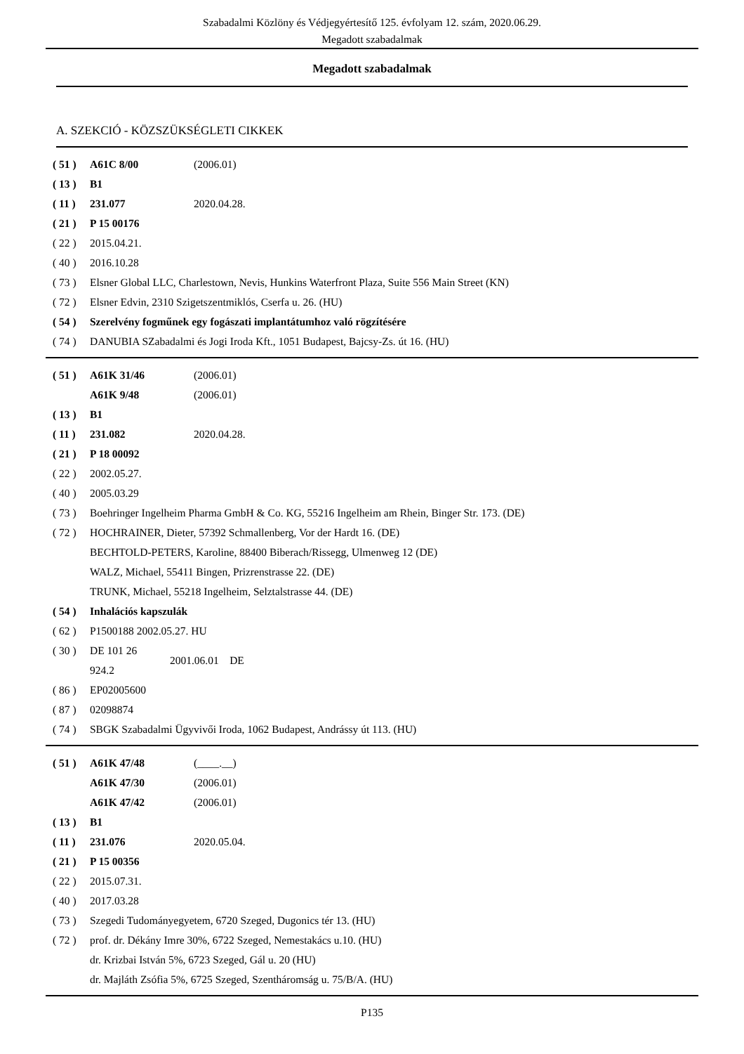Szabadalmi Közlöny és Védjegyértesítő 125. évfolyam 12. szám, 2020.06.29.
Megadott szabadalmak
Megadott szabadalmak
A. SZEKCIÓ - KÖZSZÜKSÉGLETI CIKKEK
| ( 51 ) | A61C 8/00 | (2006.01) |
| ( 13 ) | B1 | |
| ( 11 ) | 231.077 | 2020.04.28. |
| ( 21 ) | P 15 00176 | |
| ( 22 ) | 2015.04.21. | |
| ( 40 ) | 2016.10.28 | |
| ( 73 ) | Elsner Global LLC, Charlestown, Nevis, Hunkins Waterfront Plaza, Suite 556 Main Street (KN) | |
| ( 72 ) | Elsner Edvin, 2310 Szigetszentmiklós, Cserfa u. 26. (HU) | |
| ( 54 ) | Szerelvény fogműnek egy fogászati implantátumhoz való rögzítésére | |
| ( 74 ) | DANUBIA SZabadalmi és Jogi Iroda Kft., 1051 Budapest, Bajcsy-Zs. út 16. (HU) | |
| ( 51 ) | A61K 31/46 | (2006.01) |
| | A61K 9/48 | (2006.01) |
| ( 13 ) | B1 | |
| ( 11 ) | 231.082 | 2020.04.28. |
| ( 21 ) | P 18 00092 | |
| ( 22 ) | 2002.05.27. | |
| ( 40 ) | 2005.03.29 | |
| ( 73 ) | Boehringer Ingelheim Pharma GmbH & Co. KG, 55216 Ingelheim am Rhein, Binger Str. 173. (DE) | |
| ( 72 ) | HOCHRAINER, Dieter, 57392 Schmallenberg, Vor der Hardt 16. (DE) BECHTOLD-PETERS, Karoline, 88400 Biberach/Rissegg, Ulmenweg 12 (DE) WALZ, Michael, 55411 Bingen, Prizrenstrasse 22. (DE) TRUNK, Michael, 55218 Ingelheim, Selztalstrasse 44. (DE) | |
| ( 54 ) | Inhalációs kapszulák | |
| ( 62 ) | P1500188 2002.05.27. HU | |
| ( 30 ) | DE 101 26 924.2 2001.06.01 DE | |
| ( 86 ) | EP02005600 | |
| ( 87 ) | 02098874 | |
| ( 74 ) | SBGK Szabadalmi Ügyvivői Iroda, 1062 Budapest, Andrássy út 113. (HU) | |
| ( 51 ) | A61K 47/48 | (____.__) |
| | A61K 47/30 | (2006.01) |
| | A61K 47/42 | (2006.01) |
| ( 13 ) | B1 | |
| ( 11 ) | 231.076 | 2020.05.04. |
| ( 21 ) | P 15 00356 | |
| ( 22 ) | 2015.07.31. | |
| ( 40 ) | 2017.03.28 | |
| ( 73 ) | Szegedi Tudományegyetem, 6720 Szeged, Dugonics tér 13. (HU) | |
| ( 72 ) | prof. dr. Dékány Imre 30%, 6722 Szeged, Nemestakács u.10. (HU) dr. Krizbai István 5%, 6723 Szeged, Gál u. 20 (HU) dr. Majláth Zsófia 5%, 6725 Szeged, Szentháromság u. 75/B/A. (HU) | |
P135